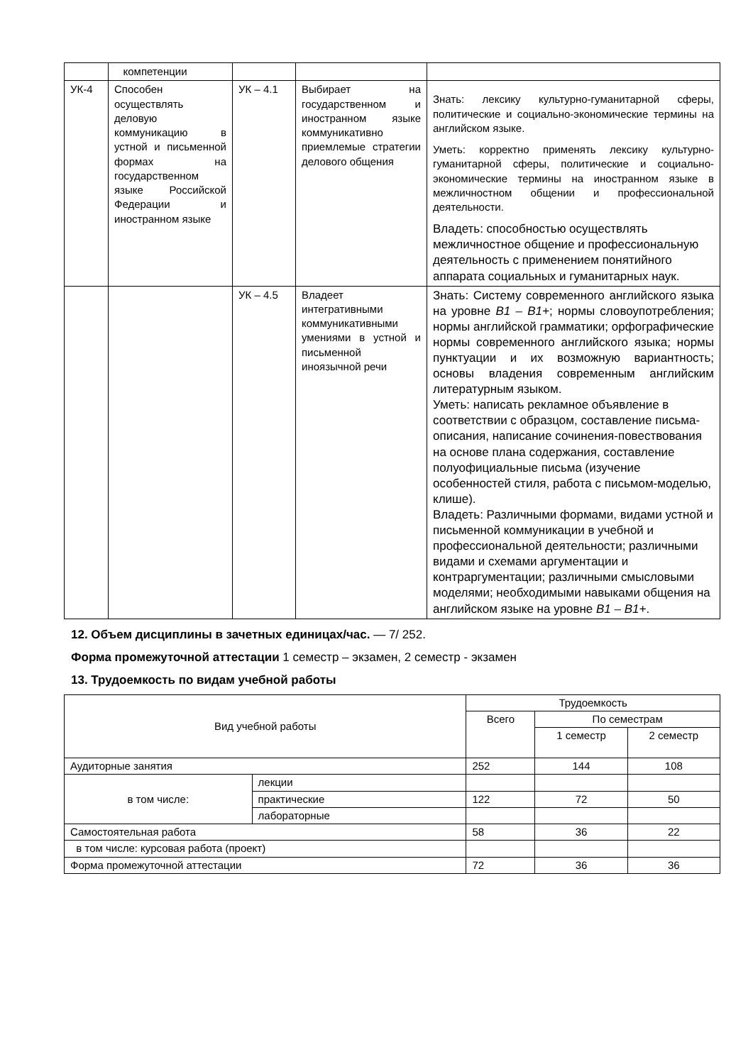| | компетенции | | | |
| УК-4 | Способен осуществлять деловую коммуникацию в устной и письменной формах на государственном языке Российской Федерации и иностранном языке | УК – 4.1 | Выбирает на государственном и иностранном языке коммуникативно приемлемые стратегии делового общения | Знать: лексику культурно-гуманитарной сферы, политические и социально-экономические термины на английском языке. Уметь: корректно применять лексику культурно-гуманитарной сферы, политические и социально-экономические термины на иностранном языке в межличностном общении и профессиональной деятельности. Владеть: способностью осуществлять межличностное общение и профессиональную деятельность с применением понятийного аппарата социальных и гуманитарных наук. |
| | | УК – 4.5 | Владеет интегративными коммуникативными умениями в устной и письменной иноязычной речи | Знать: Систему современного английского языка на уровне B1 – B1+ ; нормы словоупотребления; нормы английской грамматики; орфографические нормы современного английского языка; нормы пунктуации и их возможную вариантность; основы владения современным английским литературным языком. Уметь: написать рекламное объявление в соответствии с образцом, составление письма-описания, написание сочинения-повествования на основе плана содержания, составление полуофициальные письма (изучение особенностей стиля, работа с письмом-моделью, клише). Владеть: Различными формами, видами устной и письменной коммуникации в учебной и профессиональной деятельности; различными видами и схемами аргументации и контраргументации; различными смысловыми моделями; необходимыми навыками общения на английском языке на уровне B1 – B1+ . |
12. Объем дисциплины в зачетных единицах/час. — 7/ 252.
Форма промежуточной аттестации 1 семестр – экзамен, 2 семестр - экзамен
13. Трудоемкость по видам учебной работы
| Вид учебной работы | | Трудоемкость | | |
| | | Всего | По семестрам | |
| | | | 1 семестр | 2 семестр |
| Аудиторные занятия | | 252 | 144 | 108 |
| в том числе: | лекции | | | |
| | практические | 122 | 72 | 50 |
| | лабораторные | | | |
| Самостоятельная работа | | 58 | 36 | 22 |
| в том числе: курсовая работа (проект) | | | | |
| Форма промежуточной аттестации | | 72 | 36 | 36 |